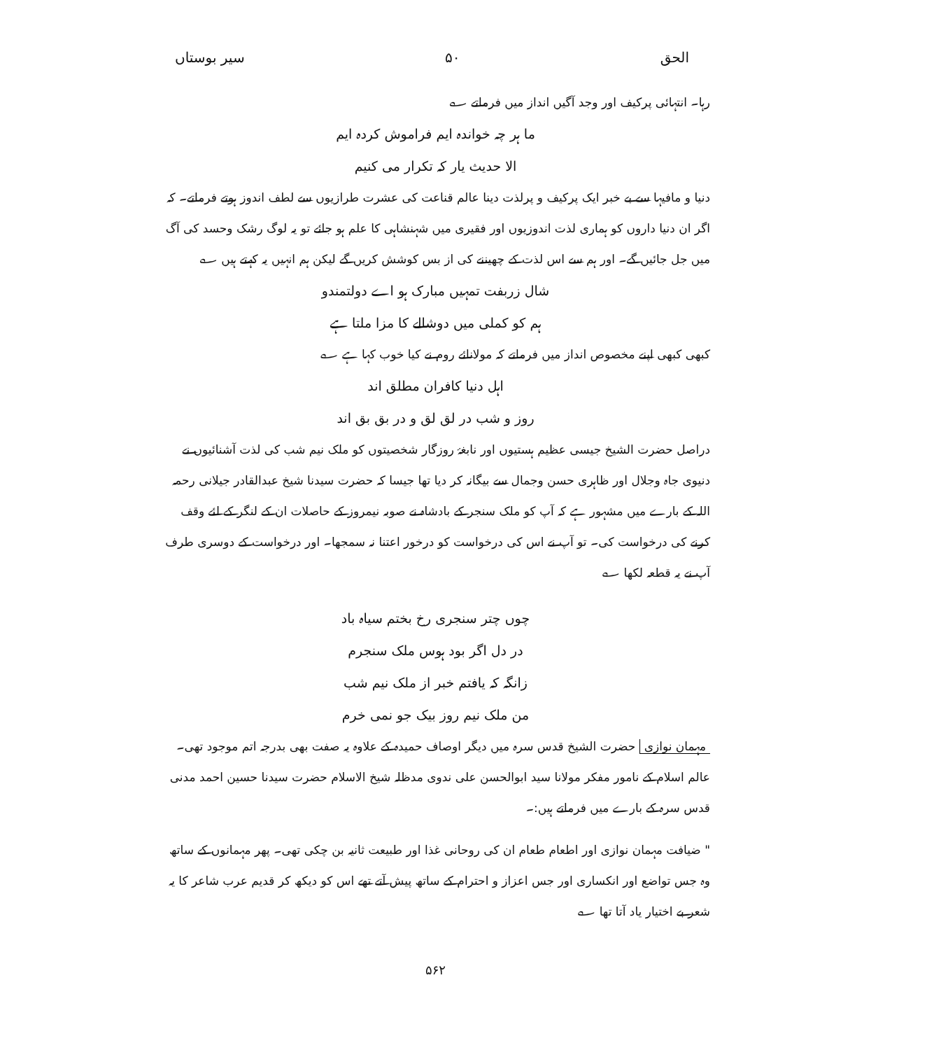الحق ۵۰ سیر بوستاں
رہا۔ انتہائی پرکیف اور وجد آگیں انداز میں فرماتے ؎
ما ہر چہ خواندہ ایم فراموش کردہ ایم
الا حدیث یار کہ تکرار می کنیم
دنیا و مافیہا سے بے خبر ایک پرکیف و پرلذت دینا عالم قناعت کی عشرت طرازیوں سے لطف اندوز ہوتے فرماتے۔ کہ اگر ان دنیا داروں کو ہماری لذت اندوزیوں اور فقیری میں شہنشاہی کا علم ہو جائے تو یہ لوگ رشک وحسد کی آگ میں جل جائیں گے۔ اور ہم سے اس لذت کے چھیننے کی از بس کوشش کریں گے لیکن ہم انہیں یہ کہتے ہیں ؎
شال زربفت تمہیں مبارک ہو اے دولتمندو
ہم کو کملی میں دوشالے کا مزا ملتا ہے
کبھی کبھی اپنے مخصوص انداز میں فرماتے کہ مولانائے روم نے کیا خوب کہا ہے ؎
اہل دنیا کافران مطلق اند
روز و شب در لق لق و در بق بق اند
دراصل حضرت الشیخ جیسی عظیم ہستیوں اور نابغۂ روزگار شخصیتوں کو ملک نیم شب کی لذت آشنائیوں نے دنیوی جاہ وجلال اور ظاہری حسن وجمال سے بیگانہ کر دیا تھا جیسا کہ حضرت سیدنا شیخ عبدالقادر جیلانی رحمہ اللہ کے بارے میں مشہور ہے کہ آپ کو ملک سنجر کے بادشاہ نے صوبہ نیمروز کے حاصلات ان کے لنگر کے لئے وقف کرنے کی درخواست کی۔ تو آپ نے اس کی درخواست کو درخور اعتنا نہ سمجھا۔ اور درخواست کے دوسری طرف آپ نے یہ قطعہ لکھا ؎
چوں چتر سنجری رخ بختم سیاہ باد
در دل اگر بود ہوس ملک سنجرم
زانگہ کہ یافتم خبر از ملک نیم شب
من ملک نیم روز بیک جو نمی خرم
مہمان نوازی حضرت الشیخ قدس سرہ میں دیگر اوصاف حمیدہ کے علاوہ یہ صفت بھی بدرجہ اتم موجود تھی۔ عالم اسلام کے نامور مفکر مولانا سید ابوالحسن علی ندوی مدظلہ شیخ الاسلام حضرت سیدنا حسین احمد مدنی قدس سرہ کے بارے میں فرماتے ہیں:۔
" ضیافت مہمان نوازی اور اطعام طعام ان کی روحانی غذا اور طبیعت ثانیہ بن چکی تھی۔ پھر مہمانوں کے ساتھ وہ جس تواضع اور انکساری اور جس اعزاز و احترام کے ساتھ پیش آتے تھے اس کو دیکھ کر قدیم عرب شاعر کا یہ شعر بے اختیار یاد آتا تھا ؎
۵۶۲